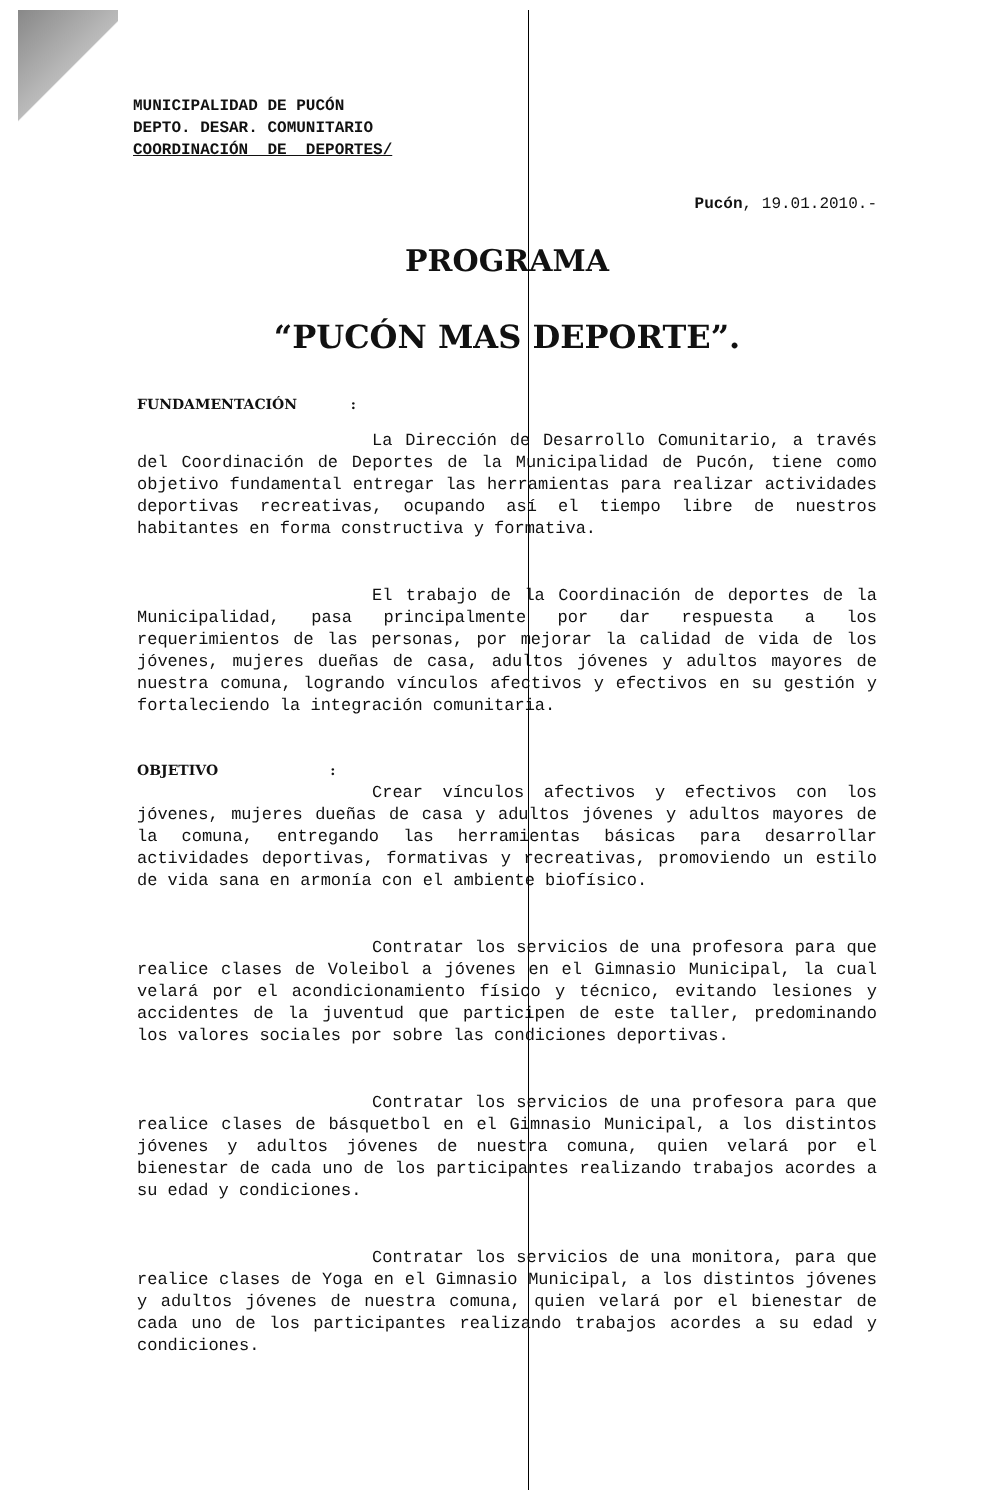MUNICIPALIDAD DE PUCÓN
DEPTO. DESAR. COMUNITARIO
COORDINACIÓN DE DEPORTES/
Pucón, 19.01.2010.-
PROGRAMA
“PUCÓN MAS DEPORTE”.
FUNDAMENTACIÓN :
La Dirección de Desarrollo Comunitario, a través del Coordinación de Deportes de la Municipalidad de Pucón, tiene como objetivo fundamental entregar las herramientas para realizar actividades deportivas recreativas, ocupando así el tiempo libre de nuestros habitantes en forma constructiva y formativa.
El trabajo de la Coordinación de deportes de la Municipalidad, pasa principalmente por dar respuesta a los requerimientos de las personas, por mejorar la calidad de vida de los jóvenes, mujeres dueñas de casa, adultos jóvenes y adultos mayores de nuestra comuna, logrando vínculos afectivos y efectivos en su gestión y fortaleciendo la integración comunitaria.
OBJETIVO :
Crear vínculos afectivos y efectivos con los jóvenes, mujeres dueñas de casa y adultos jóvenes y adultos mayores de la comuna, entregando las herramientas básicas para desarrollar actividades deportivas, formativas y recreativas, promoviendo un estilo de vida sana en armonía con el ambiente biofísico.
Contratar los servicios de una profesora para que realice clases de Voleibol a jóvenes en el Gimnasio Municipal, la cual velará por el acondicionamiento físico y técnico, evitando lesiones y accidentes de la juventud que participen de este taller, predominando los valores sociales por sobre las condiciones deportivas.
Contratar los servicios de una profesora para que realice clases de básquetbol en el Gimnasio Municipal, a los distintos jóvenes y adultos jóvenes de nuestra comuna, quien velará por el bienestar de cada uno de los participantes realizando trabajos acordes a su edad y condiciones.
Contratar los servicios de una monitora, para que realice clases de Yoga en el Gimnasio Municipal, a los distintos jóvenes y adultos jóvenes de nuestra comuna, quien velará por el bienestar de cada uno de los participantes realizando trabajos acordes a su edad y condiciones.